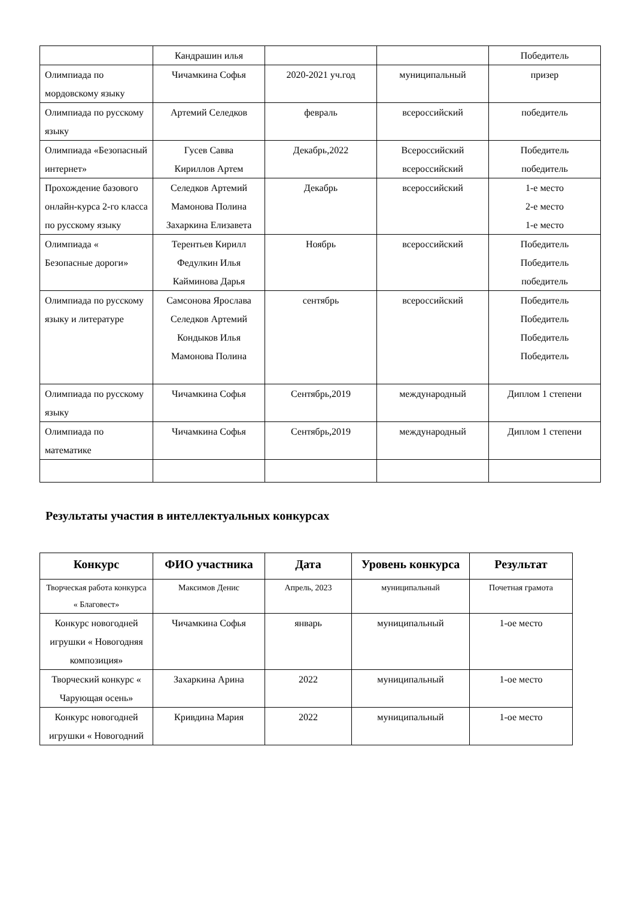| | Кандрашин илья | | | Победитель |
| Олимпиада по мордовскому языку | Чичамкина Софья | 2020-2021 уч.год | муниципальный | призер |
| Олимпиада по русскому языку | Артемий Селедков | февраль | всероссийский | победитель |
| Олимпиада «Безопасный интернет» | Гусев Савва Кириллов Артем | Декабрь,2022 | Всероссийский всероссийский | Победитель победитель |
| Прохождение базового онлайн-курса 2-го класса по русскому языку | Селедков Артемий Мамонова Полина Захаркина Елизавета | Декабрь | всероссийский | 1-е место 2-е место 1-е место |
| Олимпиада « Безопасные дороги» | Терентьев Кирилл Федулкин Илья Кайминова Дарья | Ноябрь | всероссийский | Победитель Победитель победитель |
| Олимпиада по русскому языку и литературе | Самсонова Ярослава Селедков Артемий Кондыков Илья Мамонова Полина | сентябрь | всероссийский | Победитель Победитель Победитель Победитель |
| Олимпиада по русскому языку | Чичамкина Софья | Сентябрь,2019 | международный | Диплом 1 степени |
| Олимпиада по математике | Чичамкина Софья | Сентябрь,2019 | международный | Диплом 1 степени |
Результаты участия в интеллектуальных конкурсах
| Конкурс | ФИО участника | Дата | Уровень конкурса | Результат |
| --- | --- | --- | --- | --- |
| Творческая работа конкурса « Благовест» | Максимов Денис | Апрель, 2023 | муниципальный | Почетная грамота |
| Конкурс новогодней игрушки « Новогодняя композиция» | Чичамкина Софья | январь | муниципальный | 1-ое место |
| Творческий конкурс « Чарующая осень» | Захаркина Арина | 2022 | муниципальный | 1-ое место |
| Конкурс новогодней игрушки « Новогодний | Кривдина Мария | 2022 | муниципальный | 1-ое место |